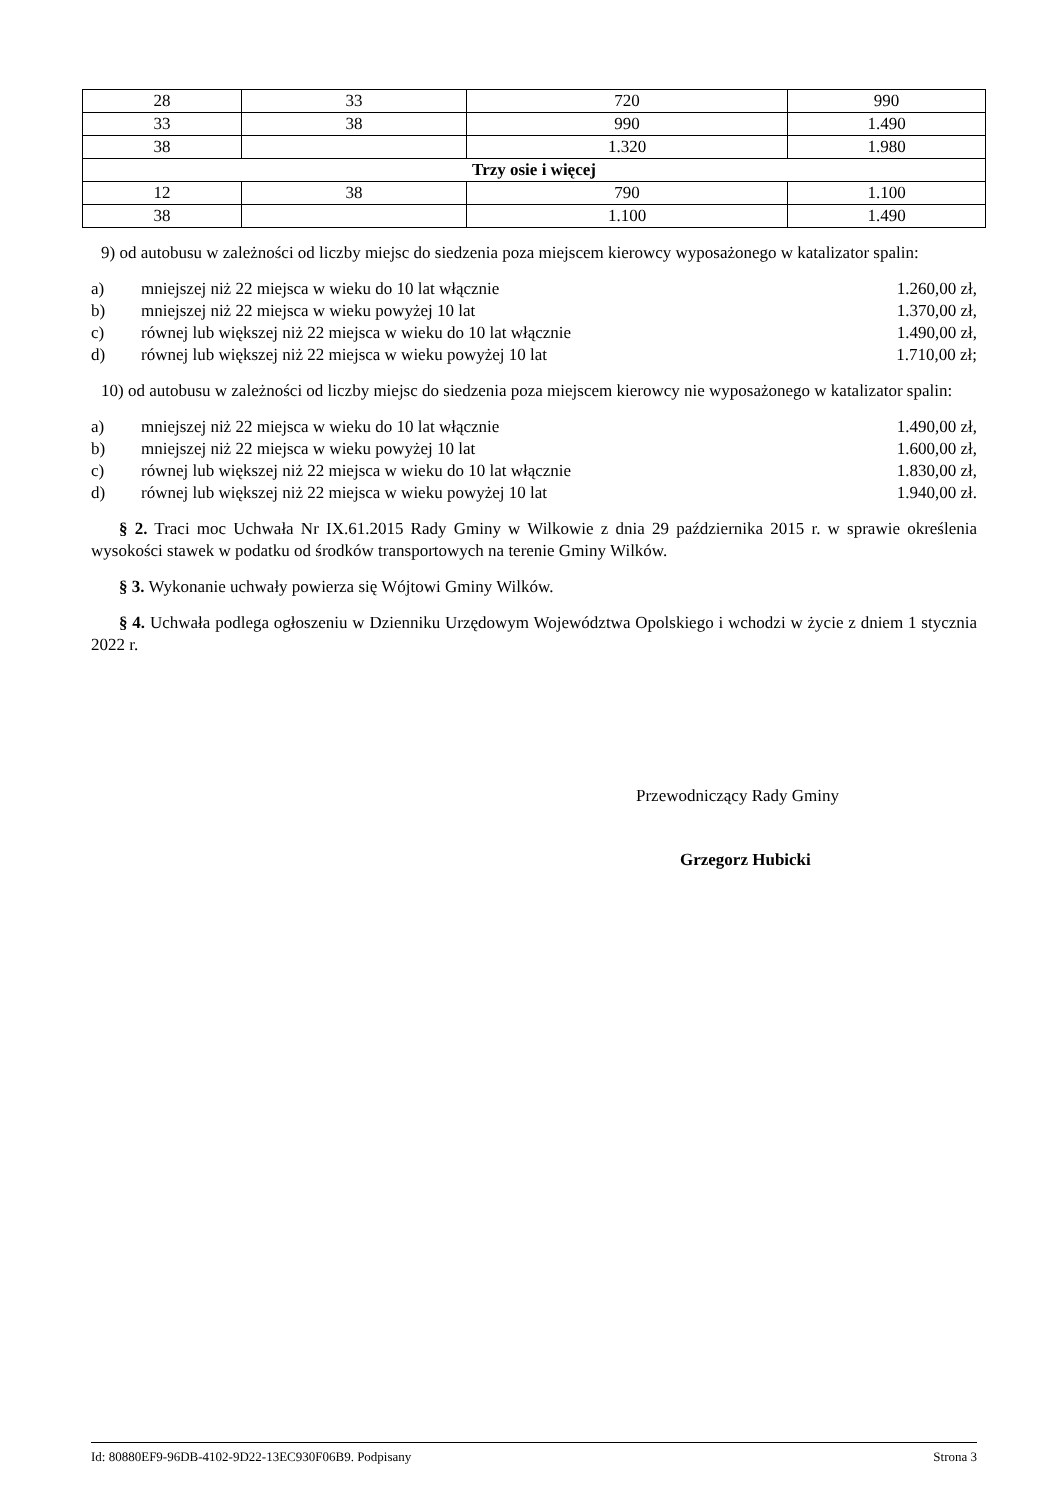| 28 | 33 | 720 | 990 |
| 33 | 38 | 990 | 1.490 |
| 38 | | 1.320 | 1.980 |
| Trzy osie i więcej | | | |
| 12 | 38 | 790 | 1.100 |
| 38 | | 1.100 | 1.490 |
9) od autobusu w zależności od liczby miejsc do siedzenia poza miejscem kierowcy wyposażonego w katalizator spalin:
a) mniejszej niż 22 miejsca w wieku do 10 lat włącznie 1.260,00 zł,
b) mniejszej niż 22 miejsca w wieku powyżej 10 lat 1.370,00 zł,
c) równej lub większej niż 22 miejsca w wieku do 10 lat włącznie 1.490,00 zł,
d) równej lub większej niż 22 miejsca w wieku powyżej 10 lat 1.710,00 zł;
10) od autobusu w zależności od liczby miejsc do siedzenia poza miejscem kierowcy nie wyposażonego w katalizator spalin:
a) mniejszej niż 22 miejsca w wieku do 10 lat włącznie 1.490,00 zł,
b) mniejszej niż 22 miejsca w wieku powyżej 10 lat 1.600,00 zł,
c) równej lub większej niż 22 miejsca w wieku do 10 lat włącznie 1.830,00 zł,
d) równej lub większej niż 22 miejsca w wieku powyżej 10 lat 1.940,00 zł.
§ 2. Traci moc Uchwała Nr IX.61.2015 Rady Gminy w Wilkowie z dnia 29 października 2015 r. w sprawie określenia wysokości stawek w podatku od środków transportowych na terenie Gminy Wilków.
§ 3. Wykonanie uchwały powierza się Wójtowi Gminy Wilków.
§ 4. Uchwała podlega ogłoszeniu w Dzienniku Urzędowym Województwa Opolskiego i wchodzi w życie z dniem 1 stycznia 2022 r.
Przewodniczący Rady Gminy
Grzegorz Hubicki
Id: 80880EF9-96DB-4102-9D22-13EC930F06B9. Podpisany Strona 3